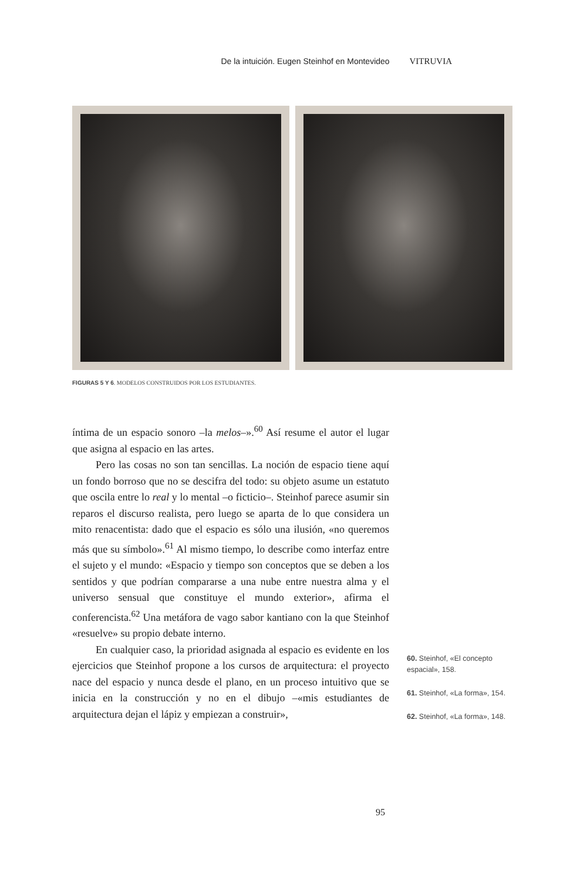De la intuición. Eugen Steinhof en Montevideo VITRUVIA
FIGURAS 5 Y 6. MODELOS CONSTRUIDOS POR LOS ESTUDIANTES.
íntima de un espacio sonoro –la melos–».<sup>60</sup> Así resume el autor el lugar que asigna al espacio en las artes.
Pero las cosas no son tan sencillas. La noción de espacio tiene aquí un fondo borroso que no se descifra del todo: su objeto asume un estatuto que oscila entre lo real y lo mental –o ficticio–. Steinhof parece asumir sin reparos el discurso realista, pero luego se aparta de lo que considera un mito renacentista: dado que el espacio es sólo una ilusión, «no queremos más que su símbolo».<sup>61</sup> Al mismo tiempo, lo describe como interfaz entre el sujeto y el mundo: «Espacio y tiempo son conceptos que se deben a los sentidos y que podrían compararse a una nube entre nuestra alma y el universo sensual que constituye el mundo exterior», afirma el conferencista.<sup>62</sup> Una metáfora de vago sabor kantiano con la que Steinhof «resuelve» su propio debate interno.
En cualquier caso, la prioridad asignada al espacio es evidente en los ejercicios que Steinhof propone a los cursos de arquitectura: el proyecto nace del espacio y nunca desde el plano, en un proceso intuitivo que se inicia en la construcción y no en el dibujo –«mis estudiantes de arquitectura dejan el lápiz y empiezan a construir»,
60. Steinhof, «El concepto espacial», 158.
61. Steinhof, «La forma», 154.
62. Steinhof, «La forma», 148.
95